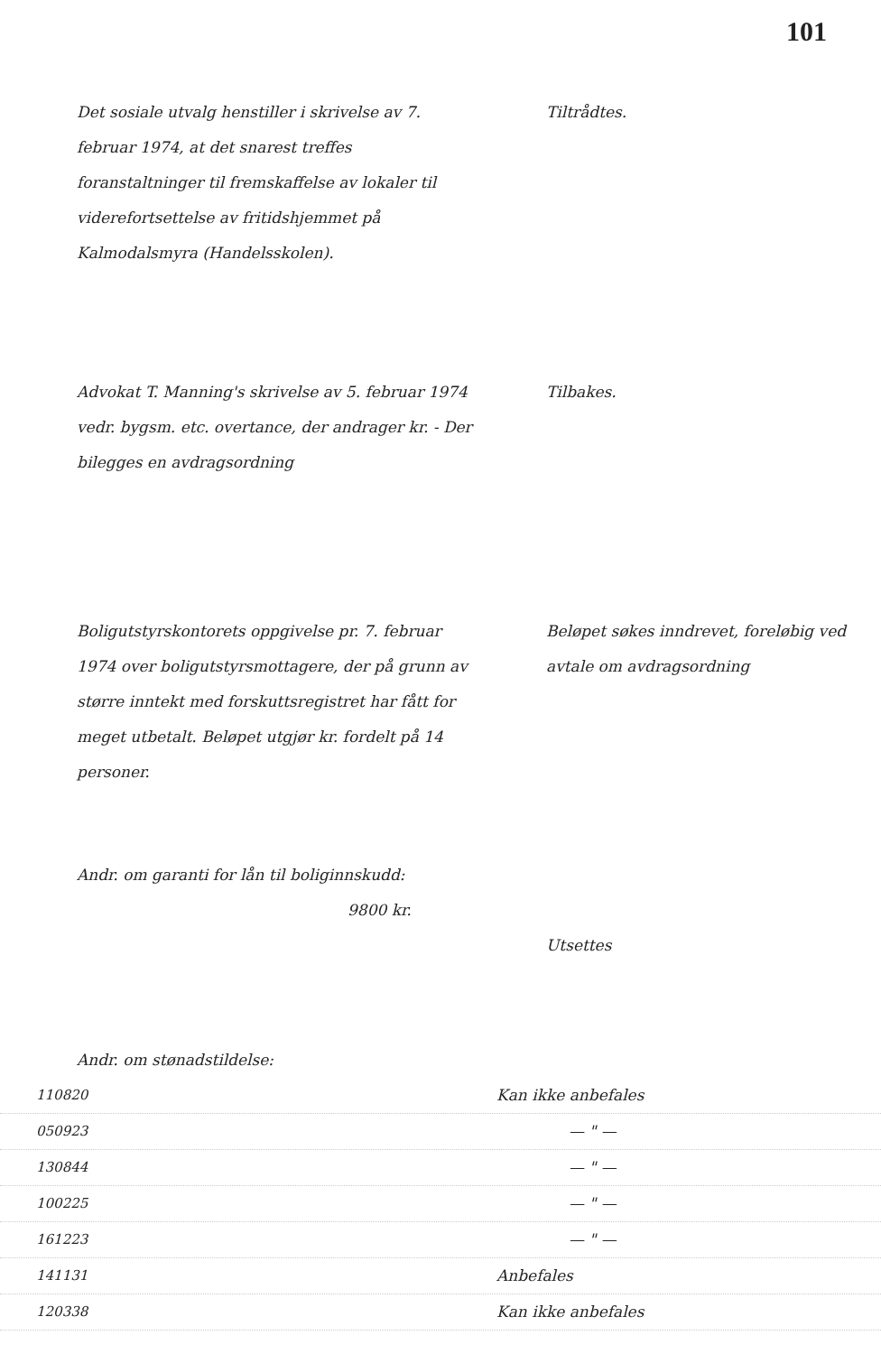101
Det sosiale utvalg henstiller i skrivelse av 7. februar 1974, at det snarest treffes foranstaltninger til fremskaffelse av lokaler til viderefortsettelse av fritidshjemmet på Kalmodalsmyra (Handelsskolen).
Tiltrådtes.
Advokat T. Manning's skrivelse av 5. februar 1974 vedr. bygsm. etc. overtance, der andrager kr. - Der bilegges en avdragsordning
Tilbakes.
Boligutstyrskontorets oppgivelse pr. 7. februar 1974 over boligutstyrsmottagere, der på grunn av større inntekt med forskuttsregistret har fått for meget utbetalt. Beløpet utgjør kr. fordelt på 14 personer.
Beløpet søkes inndrevet, foreløbig ved avtale om avdragsordning
Andr. om garanti for lån til boliginnskudd:
9800 kr.
Utsettes
Andr. om stønadstildelse:
110820 Kan ikke anbefales
050923 — " —
130844 — " —
100225 — " —
161223 — " —
141131 Anbefales
120338 Kan ikke anbefales